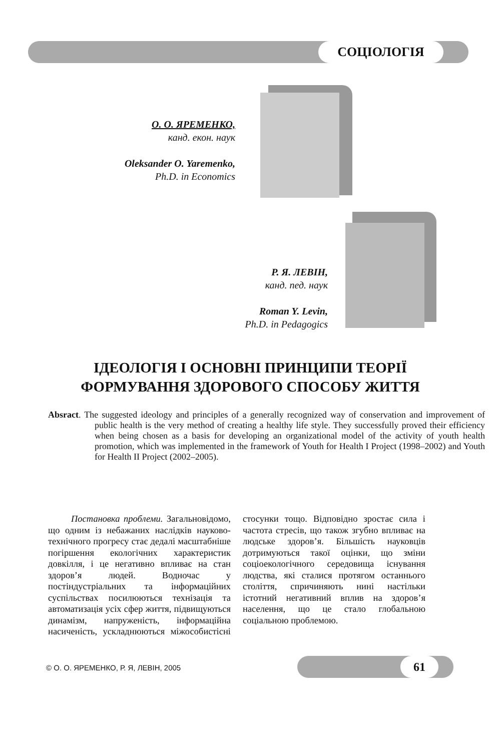СОЦІОЛОГІЯ
О. О. ЯРЕМЕНКО,
канд. екон. наук
Oleksander O. Yaremenko,
Ph.D. in Economics
Р. Я. ЛЕВІН,
канд. пед. наук
Roman Y. Levin,
Ph.D. in Pedagogics
ІДЕОЛОГІЯ І ОСНОВНІ ПРИНЦИПИ ТЕОРІЇ
ФОРМУВАННЯ ЗДОРОВОГО СПОСОБУ ЖИТТЯ
Absract. The suggested ideology and principles of a generally recognized way of conservation and improvement of public health is the very method of creating a healthy life style. They successfully proved their efficiency when being chosen as a basis for developing an organizational model of the activity of youth health promotion, which was implemented in the framework of Youth for Health I Project (1998–2002) and Youth for Health II Project (2002–2005).
Постановка проблеми. Загальновідомо, що одним із небажаних наслідків науково-технічного прогресу стає дедалі масштабніше погіршення екологічних характеристик довкілля, і це негативно впливає на стан здоров’я людей. Водночас у постіндустріальних та інформаційних суспільствах посилюються технізація та автоматизація усіх сфер життя, підвищуються динамізм, напруженість, інформаційна насиченість, ускладнюються міжособистісні стосунки тощо. Відповідно зростає сила і частота стресів, що також згубно впливає на людське здоров’я. Більшість науковців дотримуються такої оцінки, що зміни соціоекологічного середовища існування людства, які сталися протягом останнього століття, спричиняють нині настільки істотний негативний вплив на здоров’я населення, що це стало глобальною соціальною проблемою.
© О. О. ЯРЕМЕНКО, Р. Я, ЛЕВІН, 2005
61